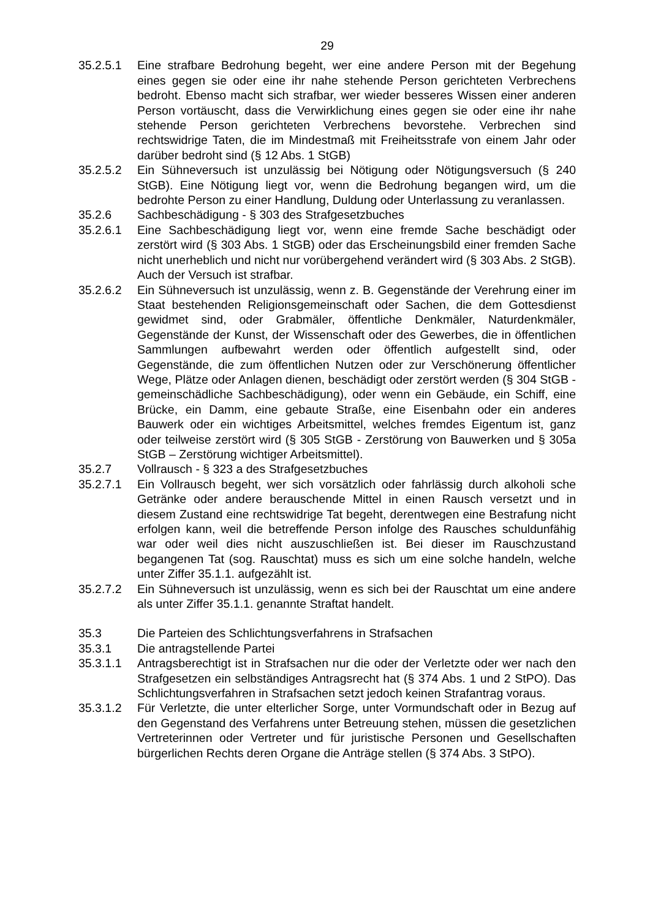29
35.2.5.1 Eine strafbare Bedrohung begeht, wer eine andere Person mit der Begehung eines gegen sie oder eine ihr nahe stehende Person gerichteten Verbrechens bedroht. Ebenso macht sich strafbar, wer wieder besseres Wissen einer anderen Person vortäuscht, dass die Verwirklichung eines gegen sie oder eine ihr nahe stehende Person gerichteten Verbrechens bevorstehe. Verbrechen sind rechtswidrige Taten, die im Mindestmaß mit Freiheitsstrafe von einem Jahr oder darüber bedroht sind (§ 12 Abs. 1 StGB)
35.2.5.2 Ein Sühneversuch ist unzulässig bei Nötigung oder Nötigungsversuch (§ 240 StGB). Eine Nötigung liegt vor, wenn die Bedrohung begangen wird, um die bedrohte Person zu einer Handlung, Duldung oder Unterlassung zu veranlassen.
35.2.6 Sachbeschädigung - § 303 des Strafgesetzbuches
35.2.6.1 Eine Sachbeschädigung liegt vor, wenn eine fremde Sache beschädigt oder zerstört wird (§ 303 Abs. 1 StGB) oder das Erscheinungsbild einer fremden Sache nicht unerheblich und nicht nur vorübergehend verändert wird (§ 303 Abs. 2 StGB). Auch der Versuch ist strafbar.
35.2.6.2 Ein Sühneversuch ist unzulässig, wenn z. B. Gegenstände der Verehrung einer im Staat bestehenden Religionsgemeinschaft oder Sachen, die dem Gottesdienst gewidmet sind, oder Grabmäler, öffentliche Denkmäler, Naturdenkmäler, Gegenstände der Kunst, der Wissenschaft oder des Gewerbes, die in öffentlichen Sammlungen aufbewahrt werden oder öffentlich aufgestellt sind, oder Gegenstände, die zum öffentlichen Nutzen oder zur Verschönerung öffentlicher Wege, Plätze oder Anlagen dienen, beschädigt oder zerstört werden (§ 304 StGB - gemeinschädliche Sachbeschädigung), oder wenn ein Gebäude, ein Schiff, eine Brücke, ein Damm, eine gebaute Straße, eine Eisenbahn oder ein anderes Bauwerk oder ein wichtiges Arbeitsmittel, welches fremdes Eigentum ist, ganz oder teilweise zerstört wird (§ 305 StGB - Zerstörung von Bauwerken und § 305a StGB – Zerstörung wichtiger Arbeitsmittel).
35.2.7 Vollrausch - § 323 a des Strafgesetzbuches
35.2.7.1 Ein Vollrausch begeht, wer sich vorsätzlich oder fahrlässig durch alkoholi sche Getränke oder andere berauschende Mittel in einen Rausch versetzt und in diesem Zustand eine rechtswidrige Tat begeht, derentwegen eine Bestrafung nicht erfolgen kann, weil die betreffende Person infolge des Rausches schuldunfähig war oder weil dies nicht auszuschließen ist. Bei dieser im Rauschzustand begangenen Tat (sog. Rauschtat) muss es sich um eine solche handeln, welche unter Ziffer 35.1.1. aufgezählt ist.
35.2.7.2 Ein Sühneversuch ist unzulässig, wenn es sich bei der Rauschtat um eine andere als unter Ziffer 35.1.1. genannte Straftat handelt.
35.3 Die Parteien des Schlichtungsverfahrens in Strafsachen
35.3.1 Die antragstellende Partei
35.3.1.1 Antragsberechtigt ist in Strafsachen nur die oder der Verletzte oder wer nach den Strafgesetzen ein selbständiges Antragsrecht hat (§ 374 Abs. 1 und 2 StPO). Das Schlichtungsverfahren in Strafsachen setzt jedoch keinen Strafantrag voraus.
35.3.1.2 Für Verletzte, die unter elterlicher Sorge, unter Vormundschaft oder in Bezug auf den Gegenstand des Verfahrens unter Betreuung stehen, müssen die gesetzlichen Vertreterinnen oder Vertreter und für juristische Personen und Gesellschaften bürgerlichen Rechts deren Organe die Anträge stellen (§ 374 Abs. 3 StPO).